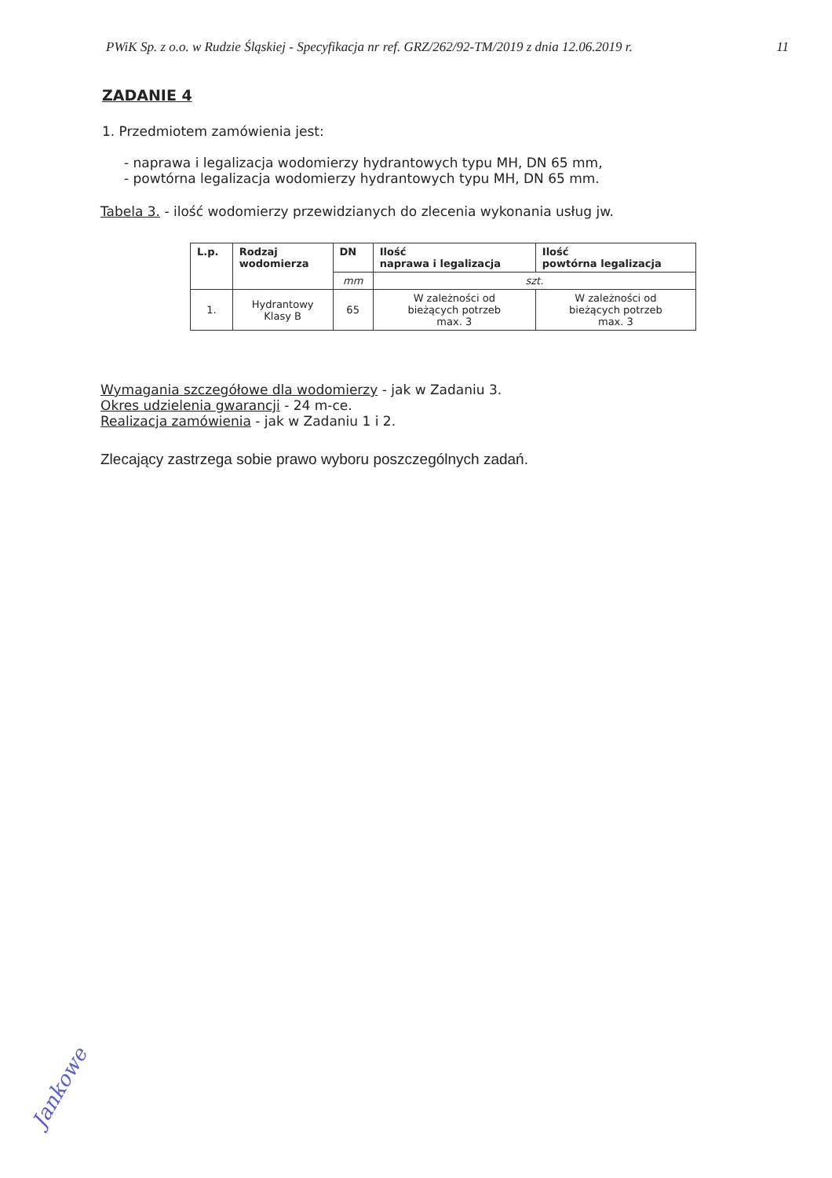PWiK Sp. z o.o. w Rudzie Śląskiej - Specyfikacja nr ref. GRZ/262/92-TM/2019 z dnia 12.06.2019 r. 11
ZADANIE 4
1. Przedmiotem zamówienia jest:
- naprawa i legalizacja wodomierzy hydrantowych typu MH, DN 65 mm,
- powtórna legalizacja wodomierzy hydrantowych typu MH, DN 65 mm.
Tabela 3. - ilość wodomierzy przewidzianych do zlecenia wykonania usług jw.
| L.p. | Rodzaj wodomierza | DN | Ilość naprawa i legalizacja | Ilość powtórna legalizacja |
| --- | --- | --- | --- | --- |
| | | mm | szt. | |
| 1. | Hydrantowy Klasy B | 65 | W zależności od bieżących potrzeb max. 3 | W zależności od bieżących potrzeb max. 3 |
Wymagania szczegółowe dla wodomierzy - jak w Zadaniu 3.
Okres udzielenia gwarancji - 24 m-ce.
Realizacja zamówienia - jak w Zadaniu 1 i 2.
Zlecający zastrzega sobie prawo wyboru poszczególnych zadań.
Jankowe